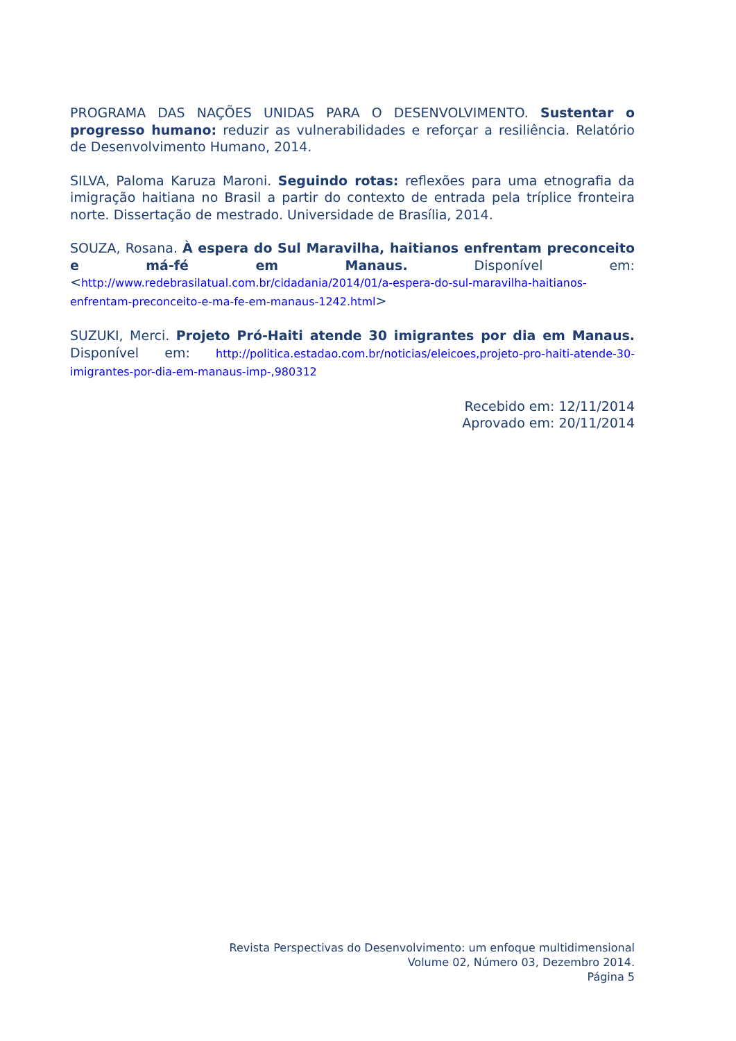PROGRAMA DAS NAÇÕES UNIDAS PARA O DESENVOLVIMENTO. Sustentar o progresso humano: reduzir as vulnerabilidades e reforçar a resiliência. Relatório de Desenvolvimento Humano, 2014.
SILVA, Paloma Karuza Maroni. Seguindo rotas: reflexões para uma etnografia da imigração haitiana no Brasil a partir do contexto de entrada pela tríplice fronteira norte. Dissertação de mestrado. Universidade de Brasília, 2014.
SOUZA, Rosana. À espera do Sul Maravilha, haitianos enfrentam preconceito e má-fé em Manaus. Disponível em: <http://www.redebrasilatual.com.br/cidadania/2014/01/a-espera-do-sul-maravilha-haitianos-enfrentam-preconceito-e-ma-fe-em-manaus-1242.html>
SUZUKI, Merci. Projeto Pró-Haiti atende 30 imigrantes por dia em Manaus. Disponível em: http://politica.estadao.com.br/noticias/eleicoes,projeto-pro-haiti-atende-30-imigrantes-por-dia-em-manaus-imp-,980312
Recebido em: 12/11/2014
Aprovado em: 20/11/2014
Revista Perspectivas do Desenvolvimento: um enfoque multidimensional
Volume 02, Número 03, Dezembro 2014.
Página 5